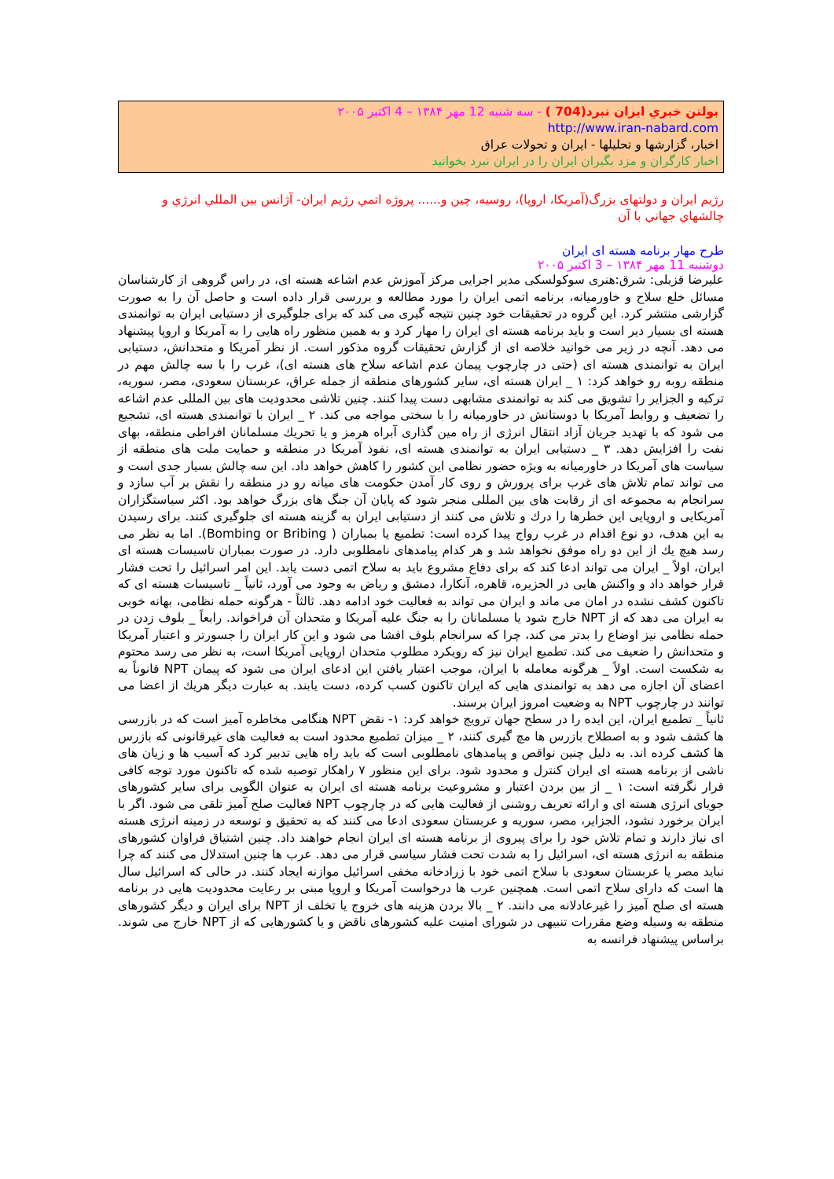بولتن خبري ايران نبرد(704 ) - سه شنبه 12 مهر ۱۳۸۴ – 4 اکتبر ۲۰۰۵
http://www.iran-nabard.com
اخبار، گزارشها و تحليلها - ايران و تحولات عراق
اخبار کارگران و مزد بگيران ايران را در ايران نبرد بخوانيد
رژيم ايران و دولتهای بزرگ(آمريکا، اروپا)، روسيه، چين و...... پروژه اتمي رژيم ايران- آژانس بين المللي انرژي و چالشهاي جهاني با آن
طرح مهار برنامه هسته ای ايران
دوشنبه 11 مهر ۱۳۸۴ – 3 اکتبر ۲۰۰۵
عليرضا قزيلی: شرق:هنری سوكولسكی مدير اجرايی مركز آموزش عدم اشاعه هسته ای، در راس گروهی از كارشناسان مسائل خلع سلاح و خاورميانه، برنامه اتمی ايران را مورد مطالعه و بررسی قرار داده است و حاصل آن را به صورت گزارشی منتشر كرد. اين گروه در تحقيقات خود چنين نتيجه گيری می كند كه برای جلوگيری از دستيابی ايران به توانمندی هسته ای بسيار دير است و بايد برنامه هسته ای ايران را مهار كرد و به همين منظور راه هايی را به آمريكا و اروپا پيشنهاد می دهد. آنچه در زير می خوانيد خلاصه ای از گزارش تحقيقات گروه مذكور است. از نظر آمريكا و متحدانش، دستيابی ايران به توانمندی هسته ای (حتی در چارچوب پيمان عدم اشاعه سلاح های هسته ای)، غرب را با سه چالش مهم در منطقه روبه رو خواهد كرد: ۱ _ ايران هسته ای، ساير كشورهای منطقه از جمله عراق، عربستان سعودی، مصر، سوريه، تركيه و الجزاير را تشويق می كند به توانمندی مشابهی دست پيدا كنند. چنين تلاشی محدوديت های بين المللی عدم اشاعه را تضعيف و روابط آمريكا با دوستانش در خاورميانه را با سختی مواجه می كند. ۲ _ ايران با توانمندی هسته ای، تشجيع می شود كه با تهديد جريان آزاد انتقال انرژی از راه مين گذاری آبراه هرمز و يا تحريك مسلمانان افراطی منطقه، بهای نفت را افزايش دهد. ۳ _ دستيابی ايران به توانمندی هسته ای، نفوذ آمريكا در منطقه و حمايت ملت های منطقه از سياست های آمريكا در خاورميانه به ويژه حضور نظامی اين كشور را كاهش خواهد داد. اين سه چالش بسيار جدی است و می تواند تمام تلاش های غرب برای پرورش و روی كار آمدن حكومت های ميانه رو در منطقه را نقش بر آب سازد و سرانجام به مجموعه ای از رقابت های بين المللی منجر شود كه پايان آن جنگ های بزرگ خواهد بود. اكثر سياستگزاران آمريكايی و اروپايی اين خطرها را درك و تلاش می كنند از دستيابی ايران به گزينه هسته ای جلوگيری كنند. برای رسيدن به اين هدف، دو نوع اقدام در غرب رواج پيدا كرده است: تطميع يا بمباران ( Bombing or Bribing). اما به نظر می رسد هيچ يك از اين دو راه موفق نخواهد شد و هر كدام پيامدهای نامطلوبی دارد. در صورت بمباران تاسيسات هسته ای ايران، اولاً _ ايران می تواند ادعا كند كه برای دفاع مشروع بايد به سلاح اتمی دست يابد. اين امر اسرائيل را تحت فشار قرار خواهد داد و واكنش هايی در الجزيره، قاهره، آنكارا، دمشق و رياض به وجود می آورد، ثانياً _ تاسيسات هسته ای كه تاكنون كشف نشده در امان می ماند و ايران می تواند به فعاليت خود ادامه دهد. ثالثاً - هرگونه حمله نظامی، بهانه خوبی به ايران می دهد كه از NPT خارج شود يا مسلمانان را به جنگ عليه آمريكا و متحدان آن فراخواند. رابعاً _ بلوف زدن در حمله نظامی نيز اوضاع را بدتر می كند، چرا كه سرانجام بلوف افشا می شود و اين كار ايران را جسورتر و اعتبار آمريكا و متحدانش را ضعيف می كند. تطميع ايران نيز كه رويكرد مطلوب متحدان اروپايی آمريكا است، به نظر می رسد محتوم به شكست است. اولاً _ هرگونه معامله با ايران، موجب اعتبار يافتن اين ادعای ايران می شود كه پيمان NPT قانوناً به اعضای آن اجازه می دهد به توانمندی هايی كه ايران تاكنون كسب كرده، دست يابند. به عبارت ديگر هريك از اعضا می توانند در چارچوب NPT به وضعيت امروز ايران برسند.
ثانياً _ تطميع ايران، اين ايده را در سطح جهان ترويج خواهد كرد: ۱- نقض NPT هنگامی مخاطره آميز است كه در بازرسی ها كشف شود و به اصطلاح بازرس ها مچ گيری كنند، ۲ _ ميزان تطميع محدود است به فعاليت های غيرقانونی كه بازرس ها كشف كرده اند. به دليل چنين نواقص و پيامدهای نامطلوبی است كه بايد راه هايی تدبير كرد كه آسيب ها و زيان های ناشی از برنامه هسته ای ايران كنترل و محدود شود. برای اين منظور ۷ راهكار توصيه شده كه تاكنون مورد توجه كافی قرار نگرفته است: ۱ _ از بين بردن اعتبار و مشروعيت برنامه هسته ای ايران به عنوان الگويی برای ساير كشورهای جويای انرژی هسته ای و ارائه تعريف روشنی از فعاليت هايی كه در چارچوب NPT فعاليت صلح آميز تلقی می شود. اگر با ايران برخورد نشود، الجزاير، مصر، سوريه و عربستان سعودی ادعا می كنند كه به تحقيق و توسعه در زمينه انرژی هسته ای نياز دارند و تمام تلاش خود را برای پيروی از برنامه هسته ای ايران انجام خواهند داد. چنين اشتياق فراوان كشورهای منطقه به انرژی هسته ای، اسرائيل را به شدت تحت فشار سياسی قرار می دهد. عرب ها چنين استدلال می كنند كه چرا نبايد مصر يا عربستان سعودی با سلاح اتمی خود با زرادخانه مخفی اسرائيل موازنه ايجاد كنند. در حالی كه اسرائيل سال ها است كه دارای سلاح اتمی است. همچنين عرب ها درخواست آمريكا و اروپا مبنی بر رعايت محدوديت هايی در برنامه هسته ای صلح آميز را غيرعادلانه می دانند. ۲ _ بالا بردن هزينه های خروج يا تخلف از NPT برای ايران و ديگر كشورهای منطقه به وسيله وضع مقررات تنبيهی در شورای امنيت عليه كشورهای ناقض و يا كشورهايی كه از NPT خارج می شوند. براساس پيشنهاد فرانسه به